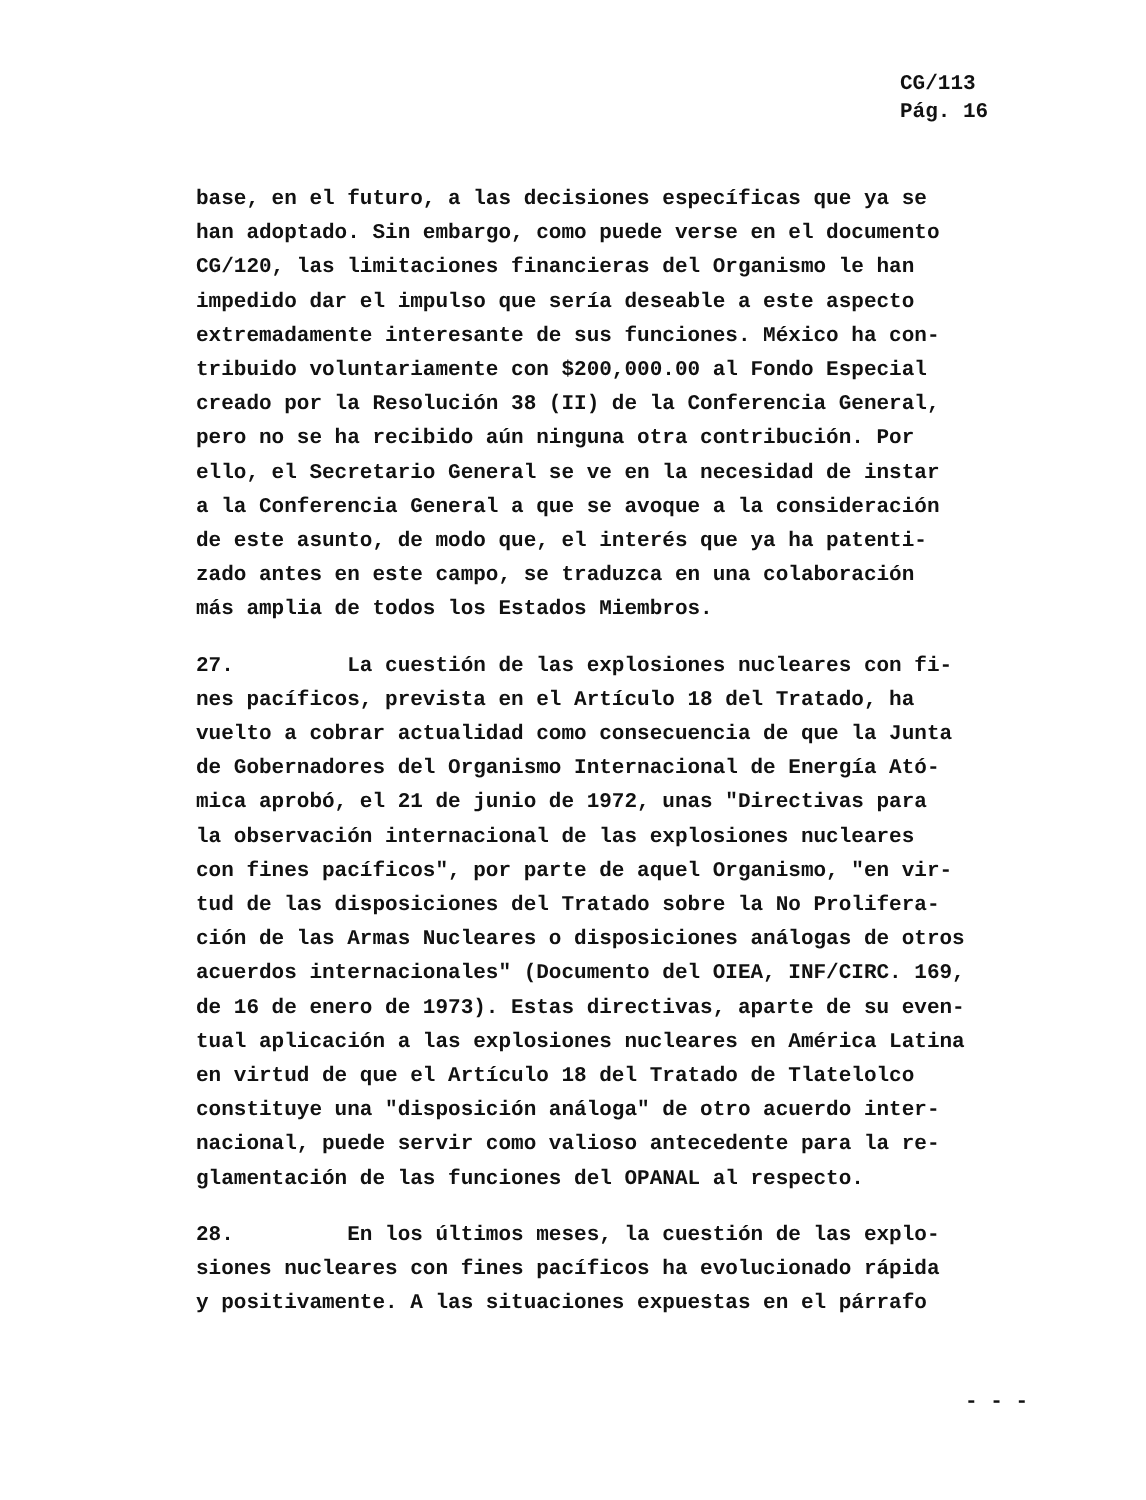CG/113
Pág. 16
base, en el futuro, a las decisiones específicas que ya se han adoptado. Sin embargo, como puede verse en el documento CG/120, las limitaciones financieras del Organismo le han impedido dar el impulso que sería deseable a este aspecto extremadamente interesante de sus funciones. México ha con- tribuido voluntariamente con $200,000.00 al Fondo Especial creado por la Resolución 38 (II) de la Conferencia General, pero no se ha recibido aún ninguna otra contribución. Por ello, el Secretario General se ve en la necesidad de instar a la Conferencia General a que se avoque a la consideración de este asunto, de modo que, el interés que ya ha patenti- zado antes en este campo, se traduzca en una colaboración más amplia de todos los Estados Miembros.
27. La cuestión de las explosiones nucleares con fi- nes pacíficos, prevista en el Artículo 18 del Tratado, ha vuelto a cobrar actualidad como consecuencia de que la Junta de Gobernadores del Organismo Internacional de Energía Ató- mica aprobó, el 21 de junio de 1972, unas "Directivas para la observación internacional de las explosiones nucleares con fines pacíficos", por parte de aquel Organismo, "en vir- tud de las disposiciones del Tratado sobre la No Prolifera- ción de las Armas Nucleares o disposiciones análogas de otros acuerdos internacionales" (Documento del OIEA, INF/CIRC. 169, de 16 de enero de 1973). Estas directivas, aparte de su even- tual aplicación a las explosiones nucleares en América Latina en virtud de que el Artículo 18 del Tratado de Tlatelolco constituye una "disposición análoga" de otro acuerdo inter- nacional, puede servir como valioso antecedente para la re- glamentación de las funciones del OPANAL al respecto.
28. En los últimos meses, la cuestión de las explo- siones nucleares con fines pacíficos ha evolucionado rápida y positivamente. A las situaciones expuestas en el párrafo
- - -